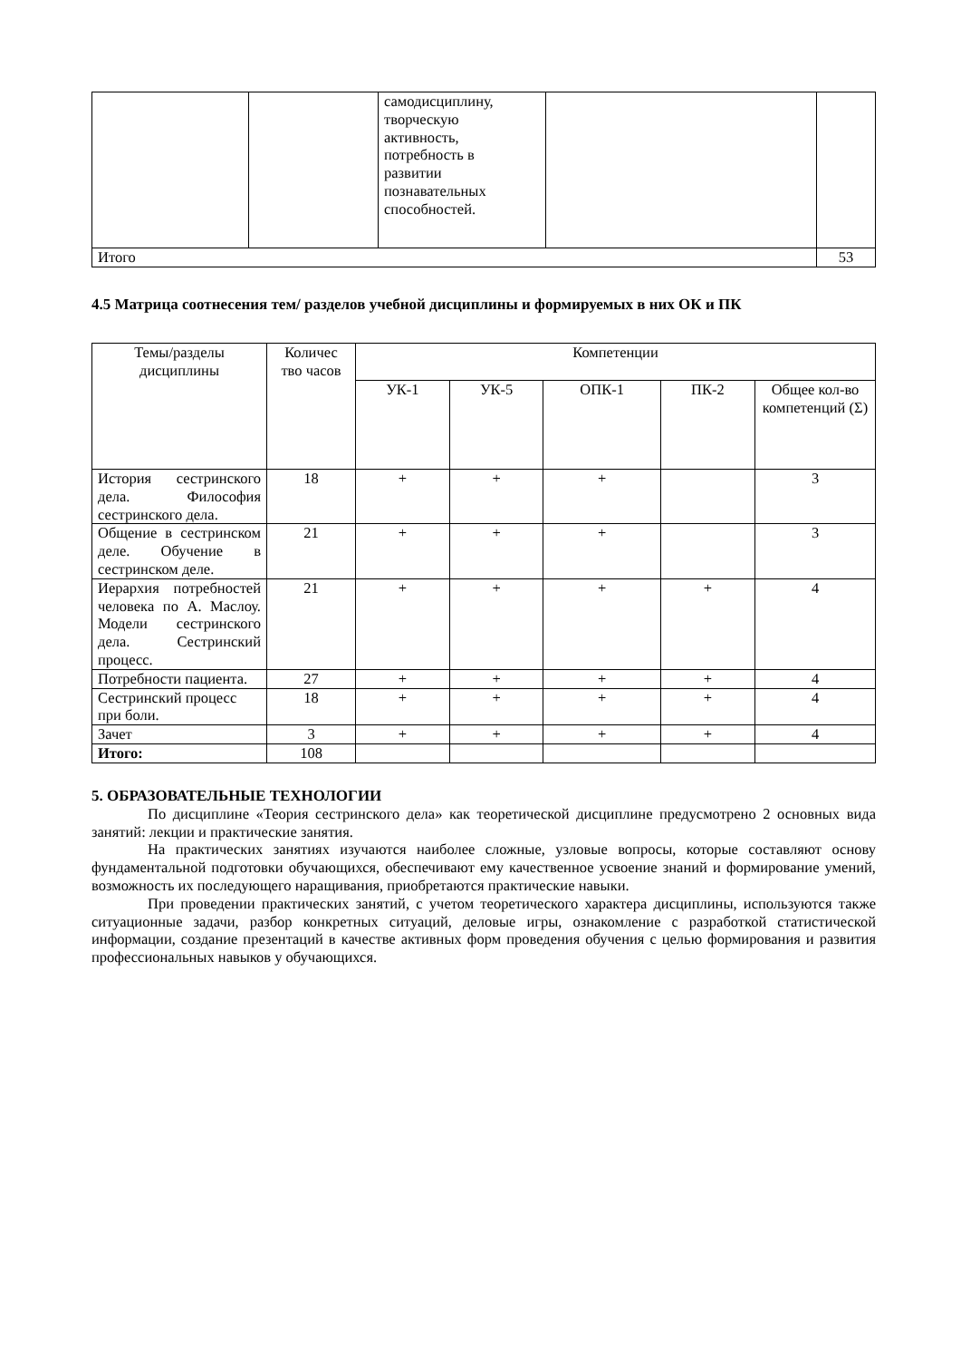| | | самодисциплину, творческую активность, потребность в развитии познавательных способностей. | | |
| Итого | | | | 53 |
4.5 Матрица соотнесения тем/ разделов учебной дисциплины и формируемых в них ОК и ПК
| Темы/разделы дисциплины | Количес тво часов | Компетенции | | | | |
| --- | --- | --- | --- | --- | --- | --- |
| | | УК-1 | УК-5 | ОПК-1 | ПК-2 | Общее кол-во компетенций (Σ) |
| История сестринского дела. Философия сестринского дела. | 18 | + | + | + | | 3 |
| Общение в сестринском деле. Обучение в сестринском деле. | 21 | + | + | + | | 3 |
| Иерархия потребностей человека по А. Маслоу. Модели сестринского дела. Сестринский процесс. | 21 | + | + | + | + | 4 |
| Потребности пациента. | 27 | + | + | + | + | 4 |
| Сестринский процесс при боли. | 18 | + | + | + | + | 4 |
| Зачет | 3 | + | + | + | + | 4 |
| Итого: | 108 | | | | | |
5. ОБРАЗОВАТЕЛЬНЫЕ ТЕХНОЛОГИИ
По дисциплине «Теория сестринского дела» как теоретической дисциплине предусмотрено 2 основных вида занятий: лекции и практические занятия.
На практических занятиях изучаются наиболее сложные, узловые вопросы, которые составляют основу фундаментальной подготовки обучающихся, обеспечивают ему качественное усвоение знаний и формирование умений, возможность их последующего наращивания, приобретаются практические навыки.
При проведении практических занятий, с учетом теоретического характера дисциплины, используются также ситуационные задачи, разбор конкретных ситуаций, деловые игры, ознакомление с разработкой статистической информации, создание презентаций в качестве активных форм проведения обучения с целью формирования и развития профессиональных навыков у обучающихся.